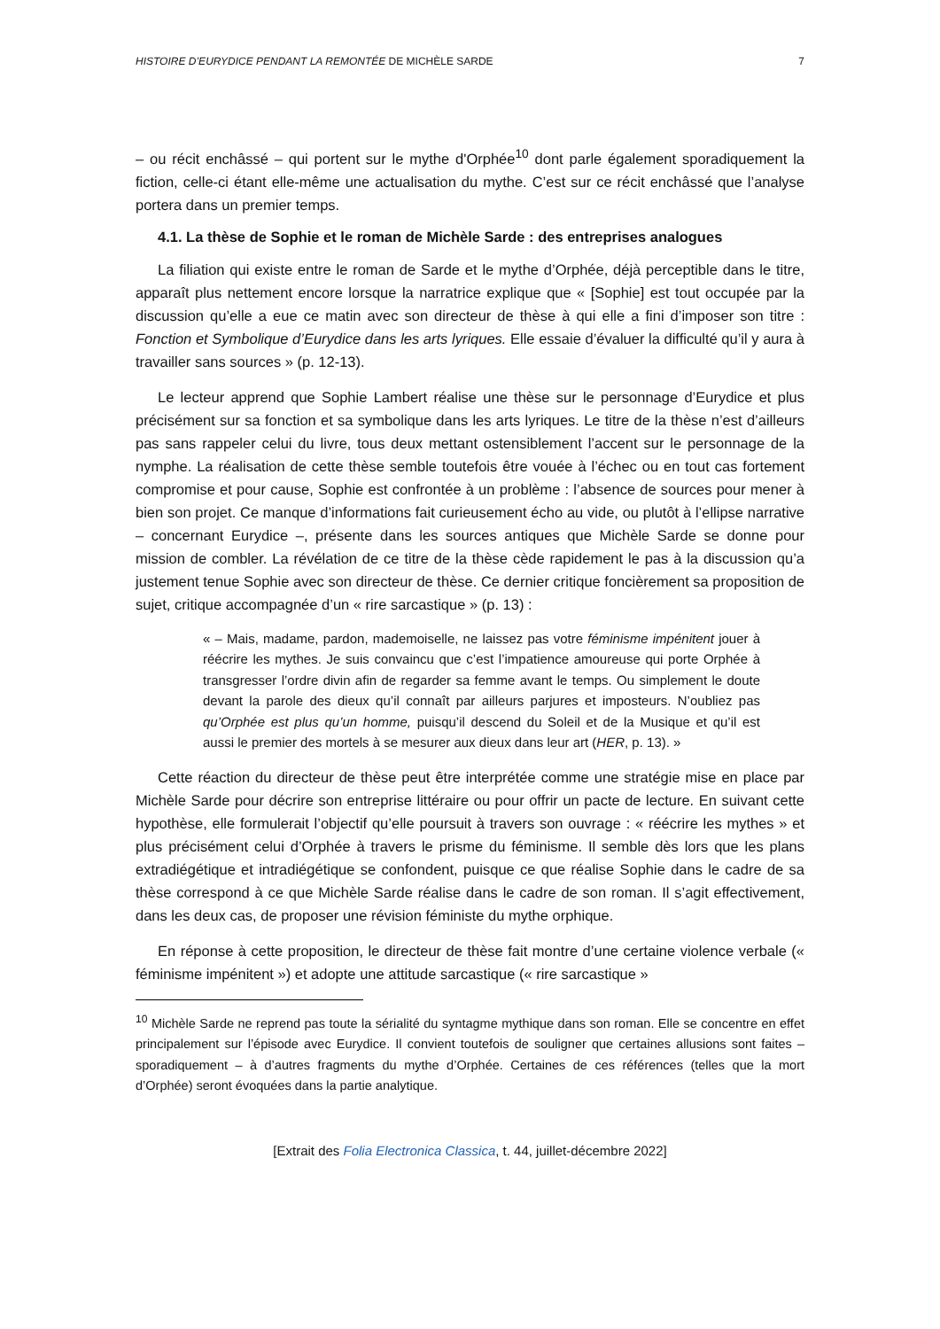HISTOIRE D’EURYDICE PENDANT LA REMONTÉE DE MICHÈLE SARDE 7
– ou récit enchâssé – qui portent sur le mythe d'Orphée<sup>10</sup> dont parle également sporadiquement la fiction, celle-ci étant elle-même une actualisation du mythe. C’est sur ce récit enchâssé que l’analyse portera dans un premier temps.
4.1. La thèse de Sophie et le roman de Michèle Sarde : des entreprises analogues
La filiation qui existe entre le roman de Sarde et le mythe d’Orphée, déjà perceptible dans le titre, apparaît plus nettement encore lorsque la narratrice explique que « [Sophie] est tout occupée par la discussion qu’elle a eue ce matin avec son directeur de thèse à qui elle a fini d’imposer son titre : Fonction et Symbolique d’Eurydice dans les arts lyriques. Elle essaie d’évaluer la difficulté qu’il y aura à travailler sans sources » (p. 12-13).
Le lecteur apprend que Sophie Lambert réalise une thèse sur le personnage d’Eurydice et plus précisément sur sa fonction et sa symbolique dans les arts lyriques. Le titre de la thèse n’est d’ailleurs pas sans rappeler celui du livre, tous deux mettant ostensiblement l’accent sur le personnage de la nymphe. La réalisation de cette thèse semble toutefois être vouée à l’échec ou en tout cas fortement compromise et pour cause, Sophie est confrontée à un problème : l’absence de sources pour mener à bien son projet. Ce manque d’informations fait curieusement écho au vide, ou plutôt à l’ellipse narrative – concernant Eurydice –, présente dans les sources antiques que Michèle Sarde se donne pour mission de combler. La révélation de ce titre de la thèse cède rapidement le pas à la discussion qu’a justement tenue Sophie avec son directeur de thèse. Ce dernier critique foncièrement sa proposition de sujet, critique accompagnée d’un « rire sarcastique » (p. 13) :
« – Mais, madame, pardon, mademoiselle, ne laissez pas votre féminisme impénitent jouer à réécrire les mythes. Je suis convaincu que c’est l’impatience amoureuse qui porte Orphée à transgresser l’ordre divin afin de regarder sa femme avant le temps. Ou simplement le doute devant la parole des dieux qu’il connaît par ailleurs parjures et imposteurs. N’oubliez pas qu’Orphée est plus qu’un homme, puisqu’il descend du Soleil et de la Musique et qu’il est aussi le premier des mortels à se mesurer aux dieux dans leur art (HER, p. 13). »
Cette réaction du directeur de thèse peut être interprétée comme une stratégie mise en place par Michèle Sarde pour décrire son entreprise littéraire ou pour offrir un pacte de lecture. En suivant cette hypothèse, elle formulerait l’objectif qu’elle poursuit à travers son ouvrage : « réécrire les mythes » et plus précisément celui d’Orphée à travers le prisme du féminisme. Il semble dès lors que les plans extradiégétique et intradiégétique se confondent, puisque ce que réalise Sophie dans le cadre de sa thèse correspond à ce que Michèle Sarde réalise dans le cadre de son roman. Il s’agit effectivement, dans les deux cas, de proposer une révision féministe du mythe orphique.
En réponse à cette proposition, le directeur de thèse fait montre d’une certaine violence verbale (« féminisme impénitent ») et adopte une attitude sarcastique (« rire sarcastique »
<sup>10</sup> Michèle Sarde ne reprend pas toute la sérialité du syntagme mythique dans son roman. Elle se concentre en effet principalement sur l’épisode avec Eurydice. Il convient toutefois de souligner que certaines allusions sont faites – sporadiquement – à d’autres fragments du mythe d’Orphée. Certaines de ces références (telles que la mort d’Orphée) seront évoquées dans la partie analytique.
[Extrait des Folia Electronica Classica, t. 44, juillet-décembre 2022]